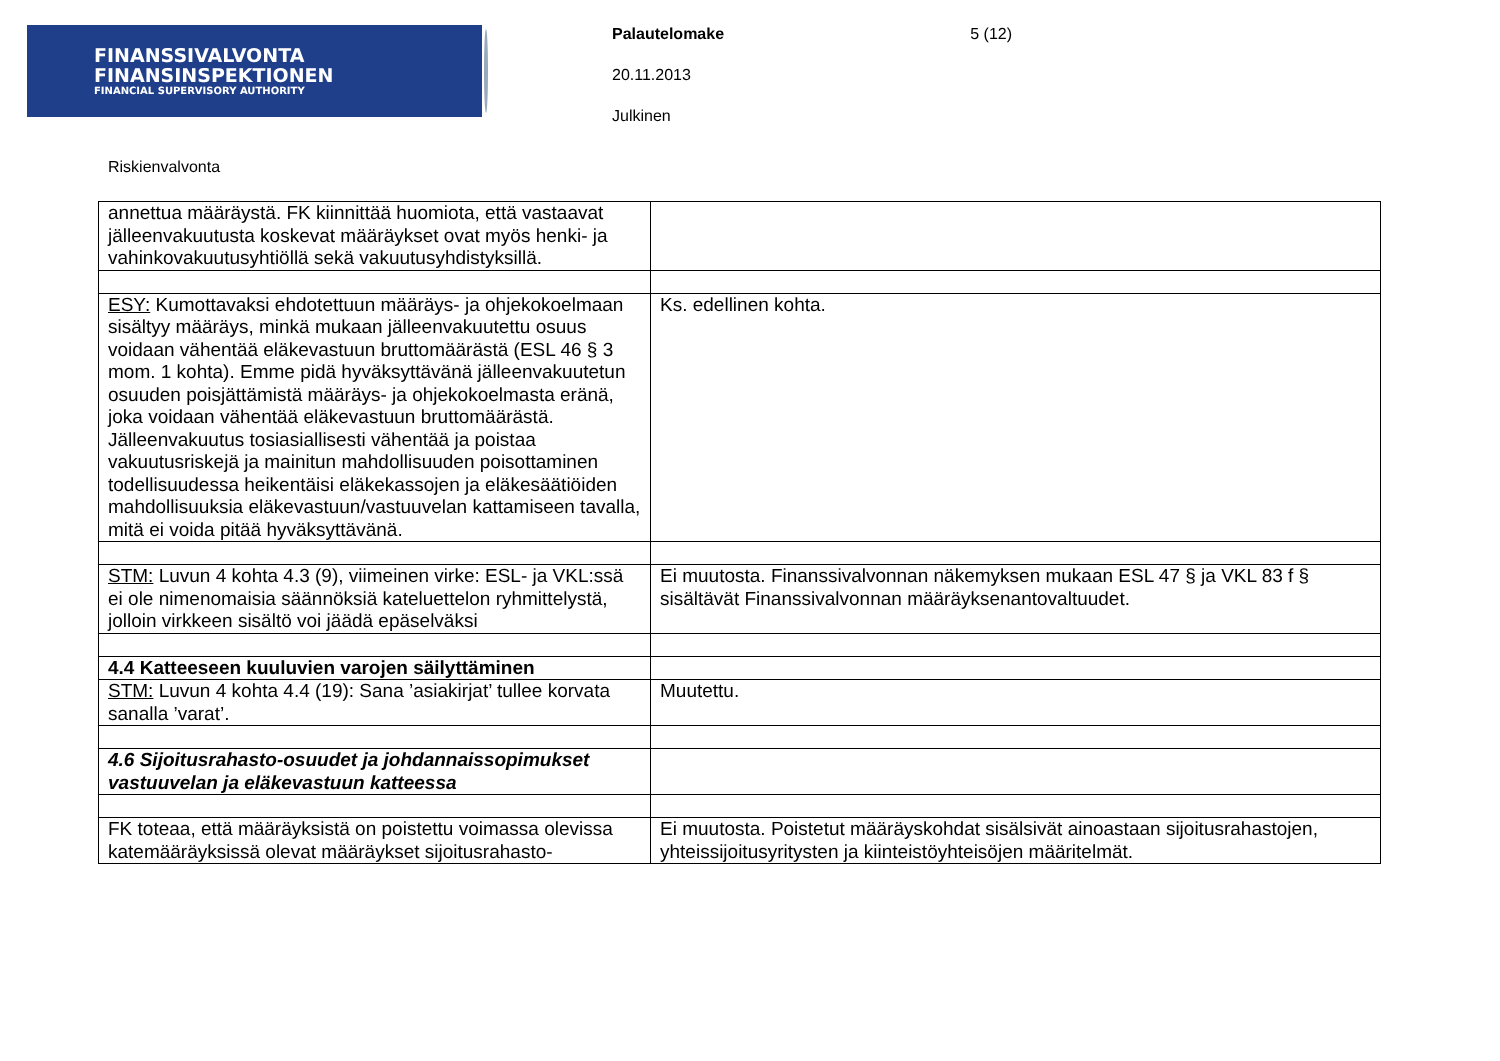FINANSSIVALVONTA
FINANSINSPEKTIONEN
FINANCIAL SUPERVISORY AUTHORITY
Palautelomake 5 (12)
20.11.2013
Julkinen
Riskienvalvonta
| annettua määräystä. FK kiinnittää huomiota, että vastaavat jälleenvakuutusta koskevat määräykset ovat myös henki- ja vahinkovakuutusyhtiöllä sekä vakuutusyhdistyksillä. | |
| ESY: Kumottavaksi ehdotettuun määräys- ja ohjekokoelmaan sisältyy määräys, minkä mukaan jälleenvakuutettu osuus voidaan vähentää eläkevastuun bruttomäärästä (ESL 46 § 3 mom. 1 kohta). Emme pidä hyväksyttävänä jälleenvakuutetun osuuden poisjättämistä määräys- ja ohjekokoelmasta eränä, joka voidaan vähentää eläkevastuun bruttomäärästä. Jälleenvakuutus tosiasiallisesti vähentää ja poistaa vakuutusriskejä ja mainitun mahdollisuuden poisottaminen todellisuudessa heikentäisi eläkekassojen ja eläkesäätiöiden mahdollisuuksia eläkevastuun/vastuuvelan kattamiseen tavalla, mitä ei voida pitää hyväksyttävänä. | Ks. edellinen kohta. |
| STM: Luvun 4 kohta 4.3 (9), viimeinen virke: ESL- ja VKL:ssä ei ole nimenomaisia säännöksiä kateluettelon ryhmittelystä, jolloin virkkeen sisältö voi jäädä epäselväksi | Ei muutosta. Finanssivalvonnan näkemyksen mukaan ESL 47 § ja VKL 83 f § sisältävät Finanssivalvonnan määräyksenantovaltuudet. |
| 4.4 Katteeseen kuuluvien varojen säilyttäminen | |
| STM: Luvun 4 kohta 4.4 (19): Sana ’asiakirjat’ tullee korvata sanalla ’varat’. | Muutettu. |
| 4.6 Sijoitusrahasto-osuudet ja johdannaissopimukset vastuuvelan ja eläkevastuun katteessa | |
| FK toteaa, että määräyksistä on poistettu voimassa olevissa katemääräyksissä olevat määräykset sijoitusrahasto- | Ei muutosta. Poistetut määräyskohdat sisälsivät ainoastaan sijoitusrahastojen, yhteissijoitusyritysten ja kiinteistöyhteisöjen määritelmät. |